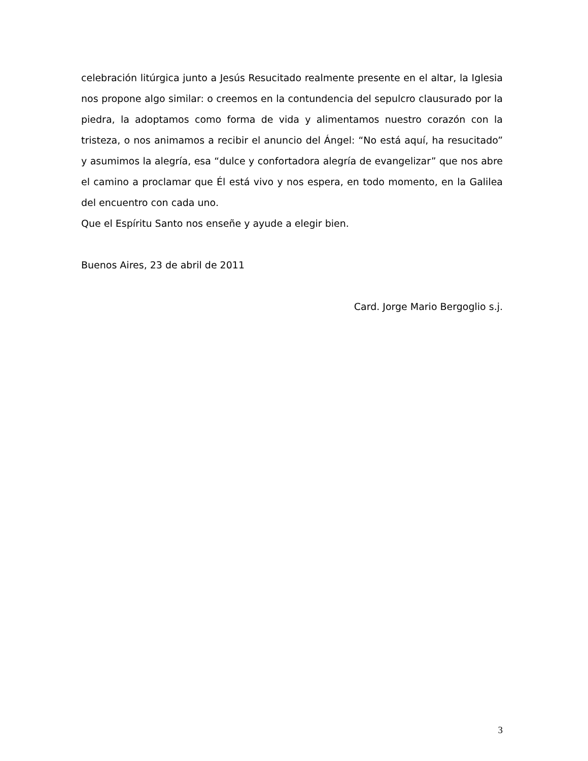celebración litúrgica junto a Jesús Resucitado realmente presente en el altar, la Iglesia nos propone algo similar: o creemos en la contundencia del sepulcro clausurado por la piedra, la adoptamos como forma de vida y alimentamos nuestro corazón con la tristeza, o nos animamos a recibir el anuncio del Ángel: “No está aquí, ha resucitado” y asumimos la alegría, esa “dulce y confortadora alegría de evangelizar” que nos abre el camino a proclamar que Él está vivo y nos espera, en todo momento, en la Galilea del encuentro con cada uno.
Que el Espíritu Santo nos enseñe y ayude a elegir bien.
Buenos Aires, 23 de abril de 2011
Card. Jorge Mario Bergoglio s.j.
3